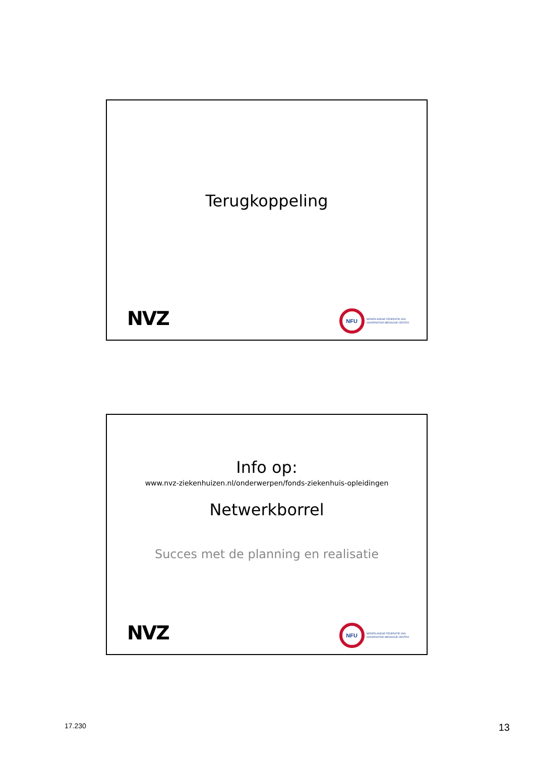Terugkoppeling
NVZ
NFU
NEDERLANDSE FEDERATIE VAN
UNIVERSITAIR MEDISCHE CENTRA
Info op:
www.nvz-ziekenhuizen.nl/onderwerpen/fonds-ziekenhuis-opleidingen
Netwerkborrel
Succes met de planning en realisatie
NVZ
NFU
NEDERLANDSE FEDERATIE VAN
UNIVERSITAIR MEDISCHE CENTRA
17.230 13